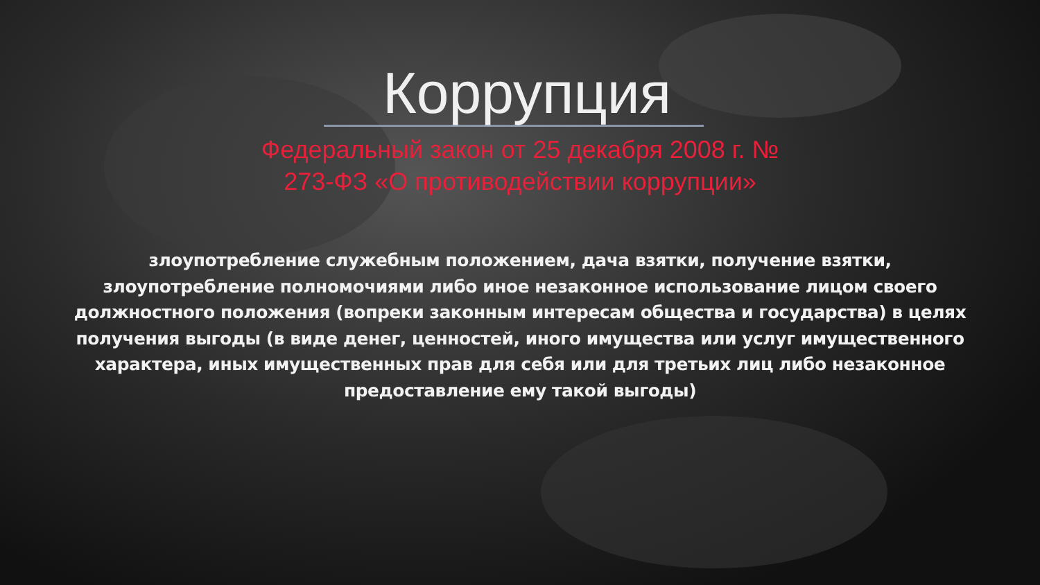Коррупция
Федеральный закон от 25 декабря 2008 г. №
273-ФЗ «О противодействии коррупции»
злоупотребление служебным положением, дача взятки, получение взятки, злоупотребление полномочиями либо иное незаконное использование лицом своего должностного положения (вопреки законным интересам общества и государства) в целях получения выгоды (в виде денег, ценностей, иного имущества или услуг имущественного характера, иных имущественных прав для себя или для третьих лиц либо незаконное предоставление ему такой выгоды)